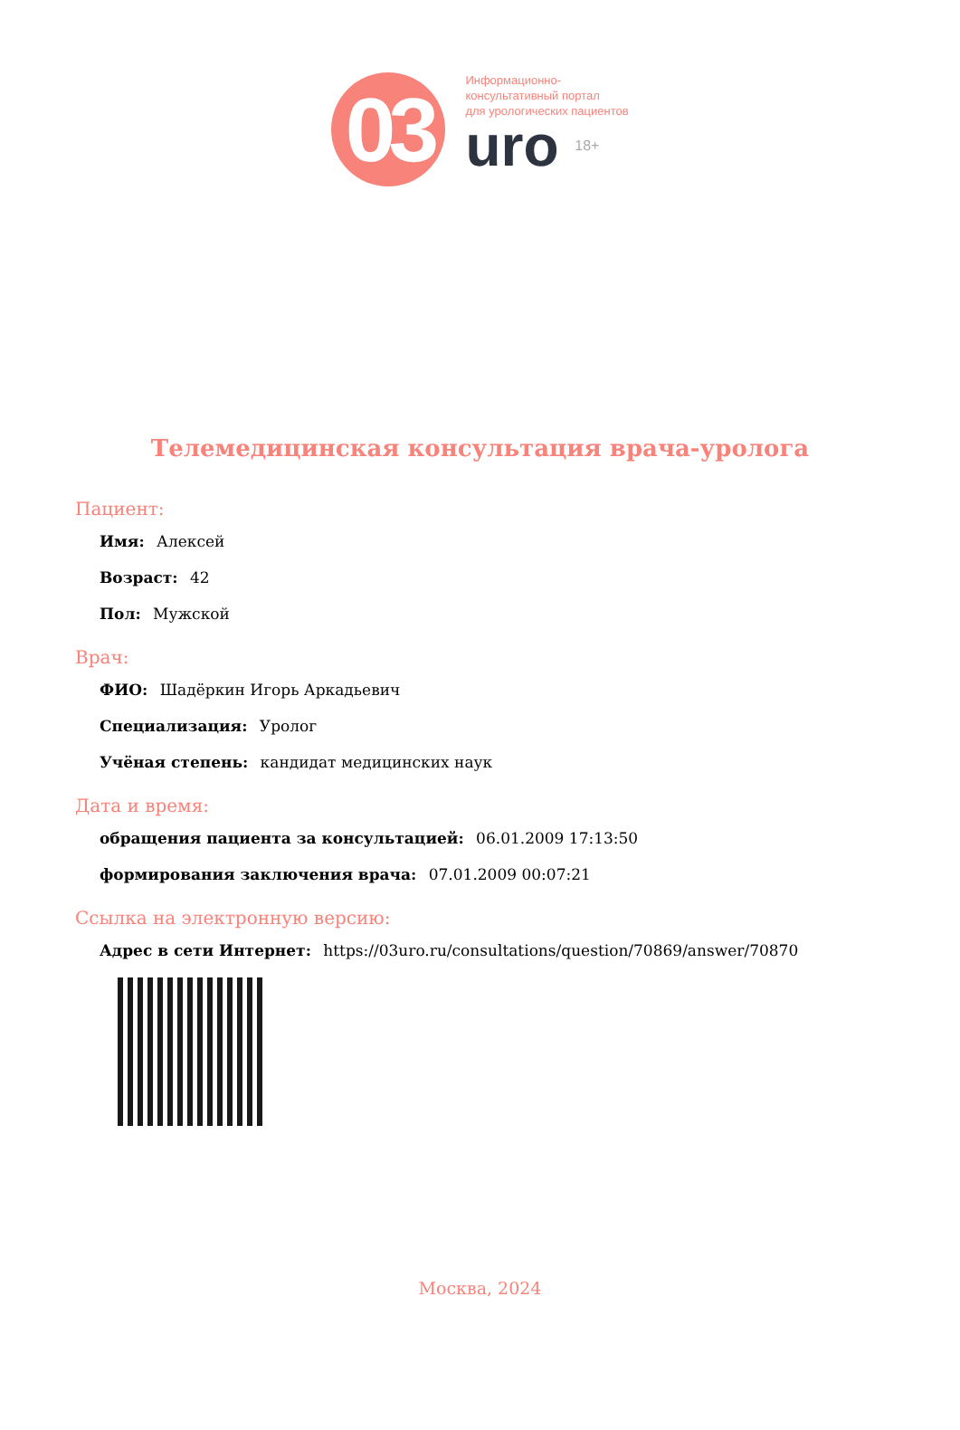03
Информационно-
консультативный портал
для урологических пациентов
uro 18+
Телемедицинская консультация врача-уролога
Пациент:
Имя: Алексей
Возраст: 42
Пол: Мужской
Врач:
ФИО: Шадёркин Игорь Аркадьевич
Специализация: Уролог
Учёная степень: кандидат медицинских наук
Дата и время:
обращения пациента за консультацией: 06.01.2009 17:13:50
формирования заключения врача: 07.01.2009 00:07:21
Ссылка на электронную версию:
Адрес в сети Интернет: https://03uro.ru/consultations/question/70869/answer/70870
Москва, 2024